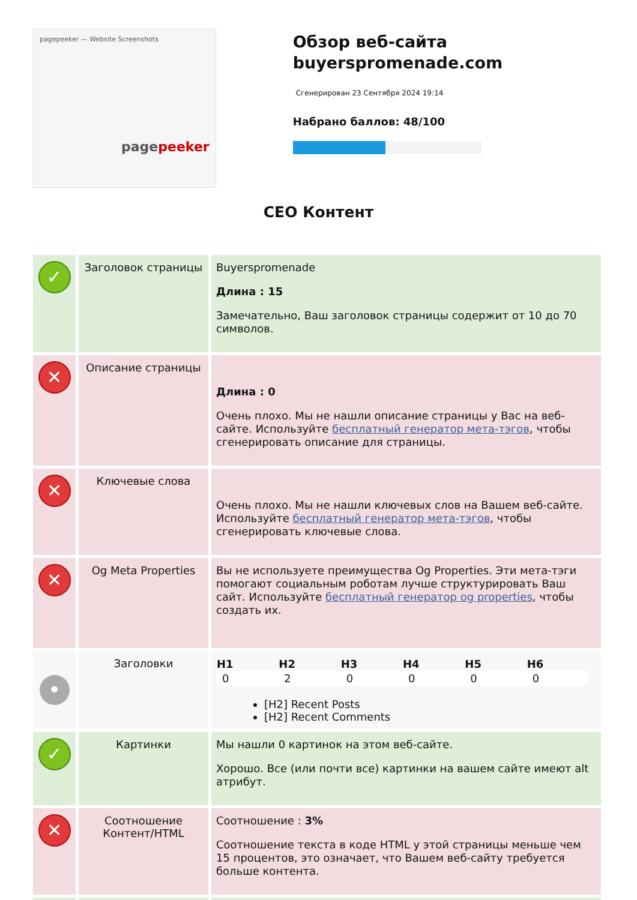pagepeeker — Website Screenshots
pagepeeker
Обзор веб-сайта buyerspromenade.com
Сгенерирован 23 Сентября 2024 19:14
Набрано баллов: 48/100
СЕО Контент
| ✓ | Заголовок страницы | Buyerspromenade Длина : 15 Замечательно, Ваш заголовок страницы содержит от 10 до 70 символов. |
| ✕ | Описание страницы | Длина : 0 Очень плохо. Мы не нашли описание страницы у Вас на веб-сайте. Используйте бесплатный генератор мета-тэгов , чтобы сгенерировать описание для страницы. |
| ✕ | Ключевые слова | Очень плохо. Мы не нашли ключевых слов на Вашем веб-сайте. Используйте бесплатный генератор мета-тэгов , чтобы сгенерировать ключевые слова. |
| ✕ | Og Meta Properties | Вы не используете преимущества Og Properties. Эти мета-тэги помогают социальным роботам лучше структурировать Ваш сайт. Используйте бесплатный генератор og properties , чтобы создать их. |
| • | Заголовки | / H1 / H2 / H3 / H4 / H5 / H6 / / --- / --- / --- / --- / --- / --- / / 0 / 2 / 0 / 0 / 0 / 0 / [H2] Recent Posts [H2] Recent Comments |
| ✓ | Картинки | Мы нашли 0 картинок на этом веб-сайте. Хорошо. Все (или почти все) картинки на вашем сайте имеют alt атрибут. |
| ✕ | Соотношение Контент/HTML | Соотношение : 3% Соотношение текста в коде HTML у этой страницы меньше чем 15 процентов, это означает, что Вашем веб-сайту требуется больше контента. |